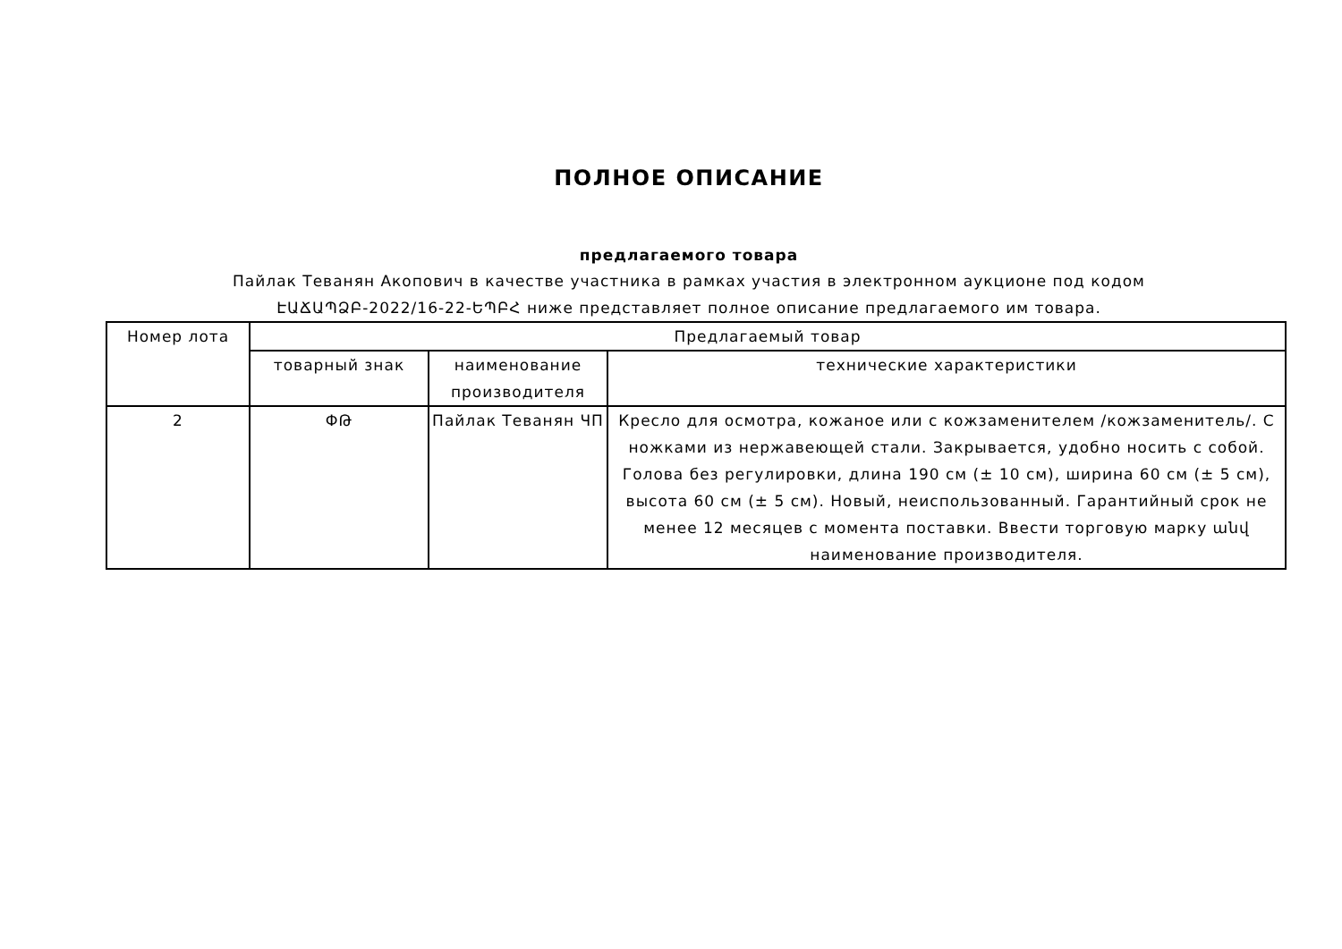ПОЛНОЕ ОПИСАНИЕ
предлагаемого товара
Пайлак Теванян Акопович в качестве участника в рамках участия в электронном аукционе под кодом
ԷԱՃԱՊՁԲ-2022/16-22-ԵՊԲՀ ниже представляет полное описание предлагаемого им товара.
| Номер лота | Предлагаемый товар | | |
| --- | --- | --- | --- |
| | товарный знак | наименование производителя | технические характеристики |
| 2 | ՓԹ | Пайлак Теванян ЧП | Кресло для осмотра, кожаное или с кожзаменителем /кожзаменитель/. С ножками из нержавеющей стали. Закрывается, удобно носить с собой. Голова без регулировки, длина 190 см (± 10 см), ширина 60 см (± 5 см), высота 60 см (± 5 см). Новый, неиспользованный. Гарантийный срок не менее 12 месяцев с момента поставки. Ввести торговую марку անվ наименование производителя. |